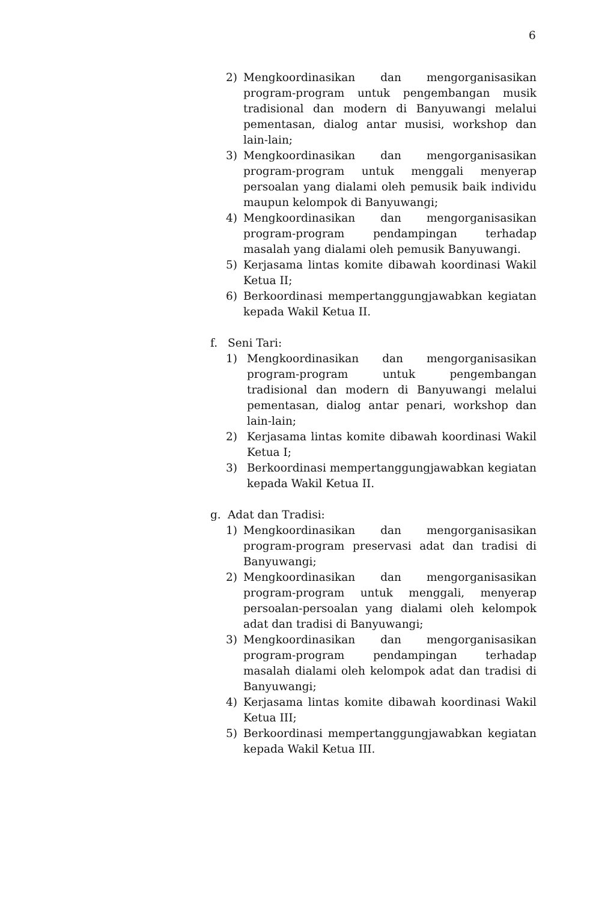6
2) Mengkoordinasikan dan mengorganisasikan program-program untuk pengembangan musik tradisional dan modern di Banyuwangi melalui pementasan, dialog antar musisi, workshop dan lain-lain;
3) Mengkoordinasikan dan mengorganisasikan program-program untuk menggali menyerap persoalan yang dialami oleh pemusik baik individu maupun kelompok di Banyuwangi;
4) Mengkoordinasikan dan mengorganisasikan program-program pendampingan terhadap masalah yang dialami oleh pemusik Banyuwangi.
5) Kerjasama lintas komite dibawah koordinasi Wakil Ketua II;
6) Berkoordinasi mempertanggungjawabkan kegiatan kepada Wakil Ketua II.
f. Seni Tari:
1) Mengkoordinasikan dan mengorganisasikan program-program untuk pengembangan tradisional dan modern di Banyuwangi melalui pementasan, dialog antar penari, workshop dan lain-lain;
2) Kerjasama lintas komite dibawah koordinasi Wakil Ketua I;
3) Berkoordinasi mempertanggungjawabkan kegiatan kepada Wakil Ketua II.
g. Adat dan Tradisi:
1) Mengkoordinasikan dan mengorganisasikan program-program preservasi adat dan tradisi di Banyuwangi;
2) Mengkoordinasikan dan mengorganisasikan program-program untuk menggali, menyerap persoalan-persoalan yang dialami oleh kelompok adat dan tradisi di Banyuwangi;
3) Mengkoordinasikan dan mengorganisasikan program-program pendampingan terhadap masalah dialami oleh kelompok adat dan tradisi di Banyuwangi;
4) Kerjasama lintas komite dibawah koordinasi Wakil Ketua III;
5) Berkoordinasi mempertanggungjawabkan kegiatan kepada Wakil Ketua III.